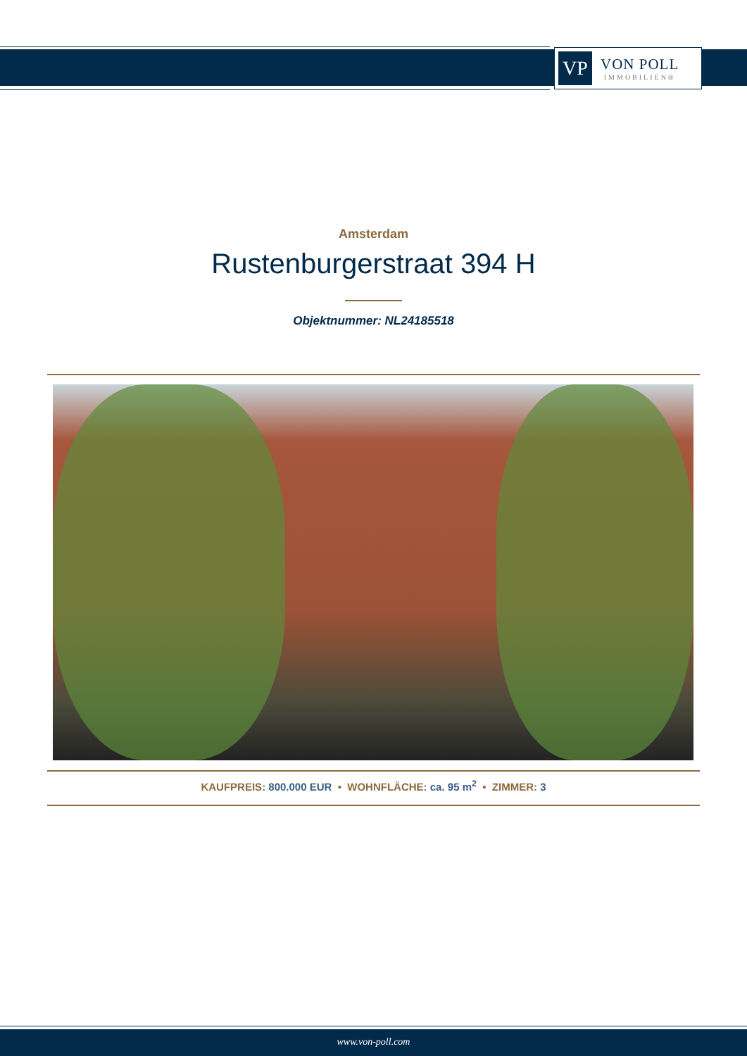VP
VON POLL
IMMOBILIEN®
Amsterdam
Rustenburgerstraat 394 H
Objektnummer: NL24185518
KAUFPREIS: 800.000 EUR • WOHNFLÄCHE: ca. 95 m<sup>2</sup> • ZIMMER: 3
www.von-poll.com